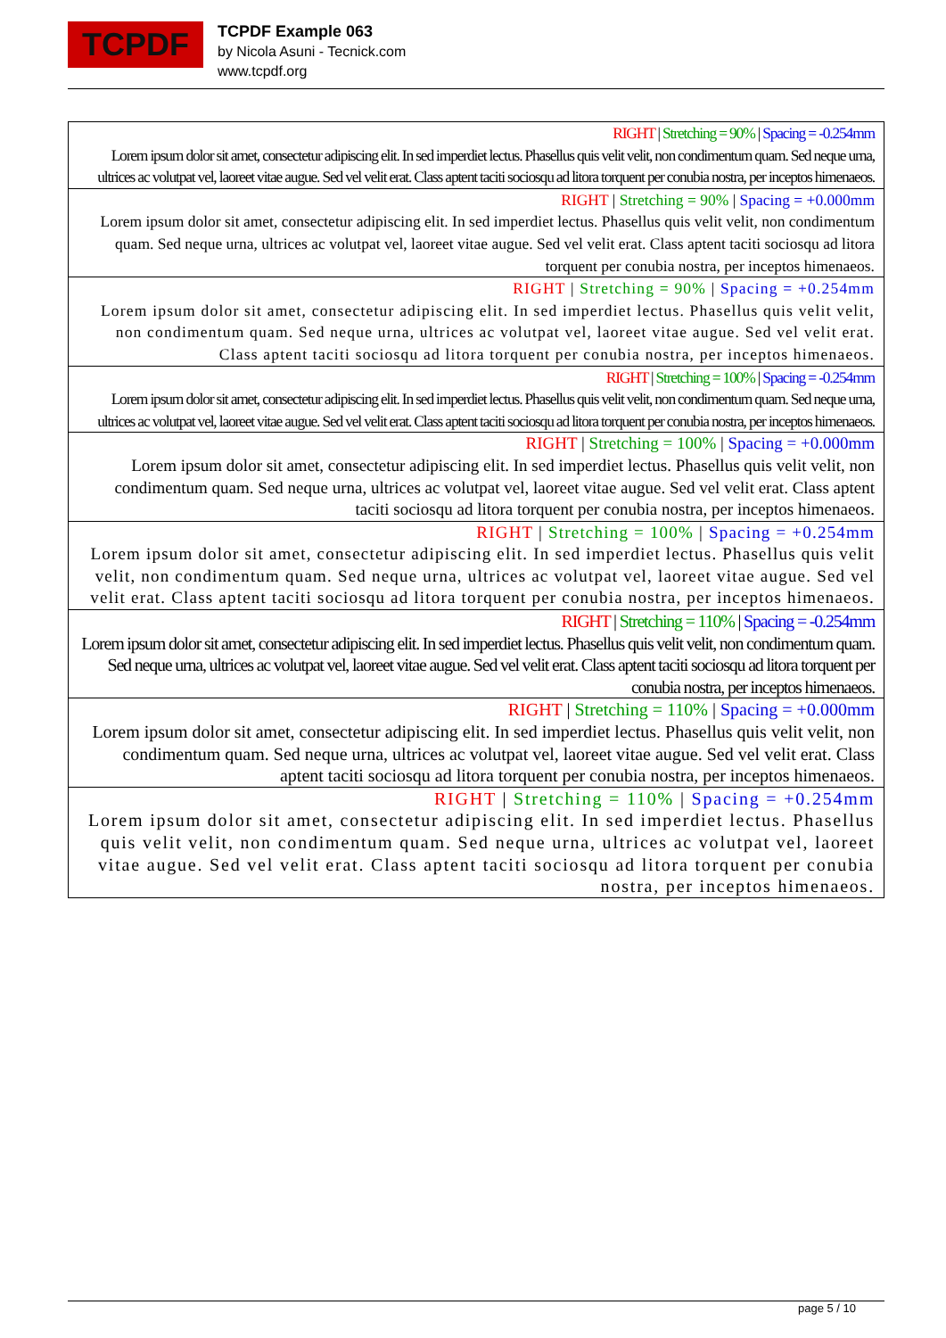TCPDF
TCPDF Example 063
by Nicola Asuni - Tecnick.com
www.tcpdf.org
RIGHT | Stretching = 90% | Spacing = -0.254mm
Lorem ipsum dolor sit amet, consectetur adipiscing elit. In sed imperdiet lectus. Phasellus quis velit velit, non condimentum quam. Sed neque urna, ultrices ac volutpat vel, laoreet vitae augue. Sed vel velit erat. Class aptent taciti sociosqu ad litora torquent per conubia nostra, per inceptos himenaeos.
RIGHT | Stretching = 90% | Spacing = +0.000mm
Lorem ipsum dolor sit amet, consectetur adipiscing elit. In sed imperdiet lectus. Phasellus quis velit velit, non condimentum quam. Sed neque urna, ultrices ac volutpat vel, laoreet vitae augue. Sed vel velit erat. Class aptent taciti sociosqu ad litora torquent per conubia nostra, per inceptos himenaeos.
RIGHT | Stretching = 90% | Spacing = +0.254mm
Lorem ipsum dolor sit amet, consectetur adipiscing elit. In sed imperdiet lectus. Phasellus quis velit velit, non condimentum quam. Sed neque urna, ultrices ac volutpat vel, laoreet vitae augue. Sed vel velit erat. Class aptent taciti sociosqu ad litora torquent per conubia nostra, per inceptos himenaeos.
RIGHT | Stretching = 100% | Spacing = -0.254mm
Lorem ipsum dolor sit amet, consectetur adipiscing elit. In sed imperdiet lectus. Phasellus quis velit velit, non condimentum quam. Sed neque urna, ultrices ac volutpat vel, laoreet vitae augue. Sed vel velit erat. Class aptent taciti sociosqu ad litora torquent per conubia nostra, per inceptos himenaeos.
RIGHT | Stretching = 100% | Spacing = +0.000mm
Lorem ipsum dolor sit amet, consectetur adipiscing elit. In sed imperdiet lectus. Phasellus quis velit velit, non condimentum quam. Sed neque urna, ultrices ac volutpat vel, laoreet vitae augue. Sed vel velit erat. Class aptent taciti sociosqu ad litora torquent per conubia nostra, per inceptos himenaeos.
RIGHT | Stretching = 100% | Spacing = +0.254mm
Lorem ipsum dolor sit amet, consectetur adipiscing elit. In sed imperdiet lectus. Phasellus quis velit velit, non condimentum quam. Sed neque urna, ultrices ac volutpat vel, laoreet vitae augue. Sed vel velit erat. Class aptent taciti sociosqu ad litora torquent per conubia nostra, per inceptos himenaeos.
RIGHT | Stretching = 110% | Spacing = -0.254mm
Lorem ipsum dolor sit amet, consectetur adipiscing elit. In sed imperdiet lectus. Phasellus quis velit velit, non condimentum quam. Sed neque urna, ultrices ac volutpat vel, laoreet vitae augue. Sed vel velit erat. Class aptent taciti sociosqu ad litora torquent per conubia nostra, per inceptos himenaeos.
RIGHT | Stretching = 110% | Spacing = +0.000mm
Lorem ipsum dolor sit amet, consectetur adipiscing elit. In sed imperdiet lectus. Phasellus quis velit velit, non condimentum quam. Sed neque urna, ultrices ac volutpat vel, laoreet vitae augue. Sed vel velit erat. Class aptent taciti sociosqu ad litora torquent per conubia nostra, per inceptos himenaeos.
RIGHT | Stretching = 110% | Spacing = +0.254mm
Lorem ipsum dolor sit amet, consectetur adipiscing elit. In sed imperdiet lectus. Phasellus quis velit velit, non condimentum quam. Sed neque urna, ultrices ac volutpat vel, laoreet vitae augue. Sed vel velit erat. Class aptent taciti sociosqu ad litora torquent per conubia nostra, per inceptos himenaeos.
page 5 / 10